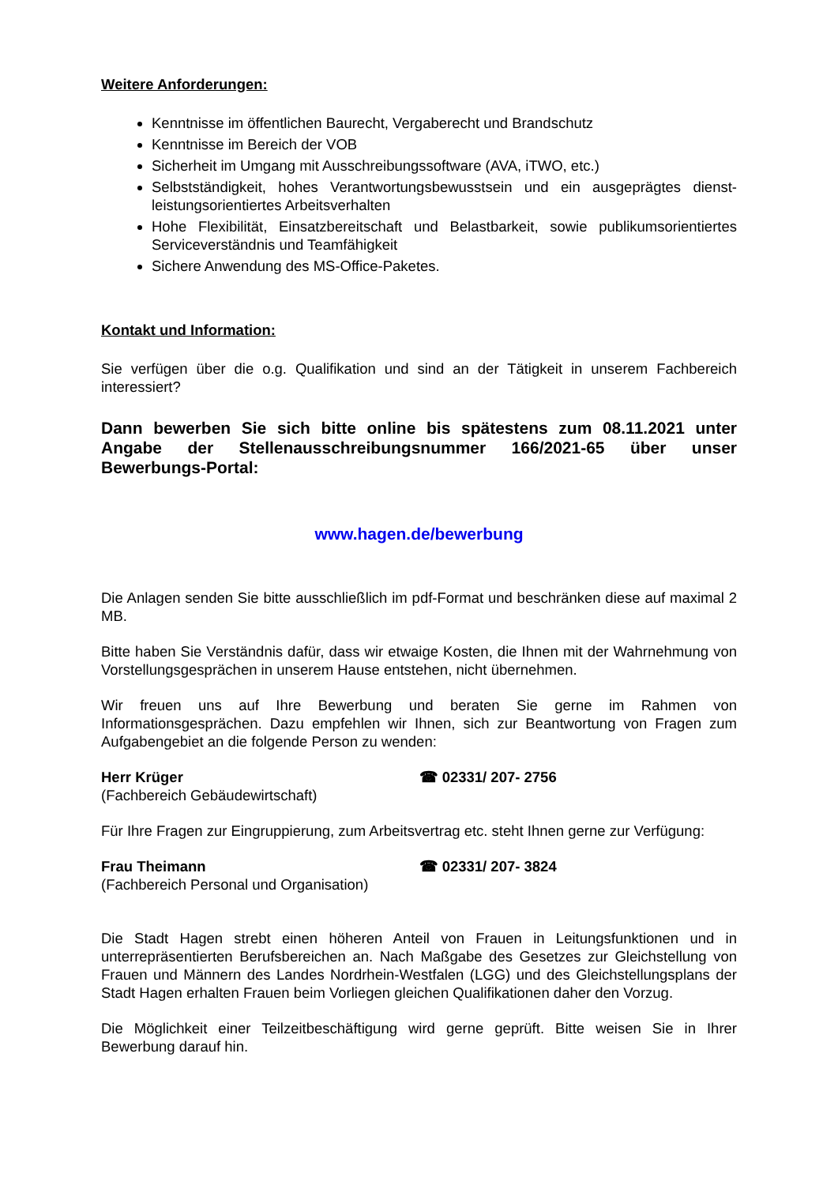Weitere Anforderungen:
Kenntnisse im öffentlichen Baurecht, Vergaberecht und Brandschutz
Kenntnisse im Bereich der VOB
Sicherheit im Umgang mit Ausschreibungssoftware (AVA, iTWO, etc.)
Selbstständigkeit, hohes Verantwortungsbewusstsein und ein ausgeprägtes dienst­leistungsorientiertes Arbeitsverhalten
Hohe Flexibilität, Einsatzbereitschaft und Belastbarkeit, sowie publikumsorientiertes Serviceverständnis und Teamfähigkeit
Sichere Anwendung des MS-Office-Paketes.
Kontakt und Information:
Sie verfügen über die o.g. Qualifikation und sind an der Tätigkeit in unserem Fachbereich interessiert?
Dann bewerben Sie sich bitte online bis spätestens zum 08.11.2021 unter Angabe der Stellenausschreibungsnummer 166/2021-65 über unser Bewerbungs-Portal:
www.hagen.de/bewerbung
Die Anlagen senden Sie bitte ausschließlich im pdf-Format und beschränken diese auf maximal 2 MB.
Bitte haben Sie Verständnis dafür, dass wir etwaige Kosten, die Ihnen mit der Wahrnehmung von Vorstellungsgesprächen in unserem Hause entstehen, nicht übernehmen.
Wir freuen uns auf Ihre Bewerbung und beraten Sie gerne im Rahmen von Informationsgesprächen. Dazu empfehlen wir Ihnen, sich zur Beantwortung von Fragen zum Aufgabengebiet an die folgende Person zu wenden:
Herr Krüger ☎ 02331/ 207- 2756
(Fachbereich Gebäudewirtschaft)
Für Ihre Fragen zur Eingruppierung, zum Arbeitsvertrag etc. steht Ihnen gerne zur Verfügung:
Frau Theimann ☎ 02331/ 207- 3824
(Fachbereich Personal und Organisation)
Die Stadt Hagen strebt einen höheren Anteil von Frauen in Leitungsfunktionen und in unterrepräsentierten Berufsbereichen an. Nach Maßgabe des Gesetzes zur Gleichstellung von Frauen und Männern des Landes Nordrhein-Westfalen (LGG) und des Gleichstellungsplans der Stadt Hagen erhalten Frauen beim Vorliegen gleichen Qualifikationen daher den Vorzug.
Die Möglichkeit einer Teilzeitbeschäftigung wird gerne geprüft. Bitte weisen Sie in Ihrer Bewerbung darauf hin.